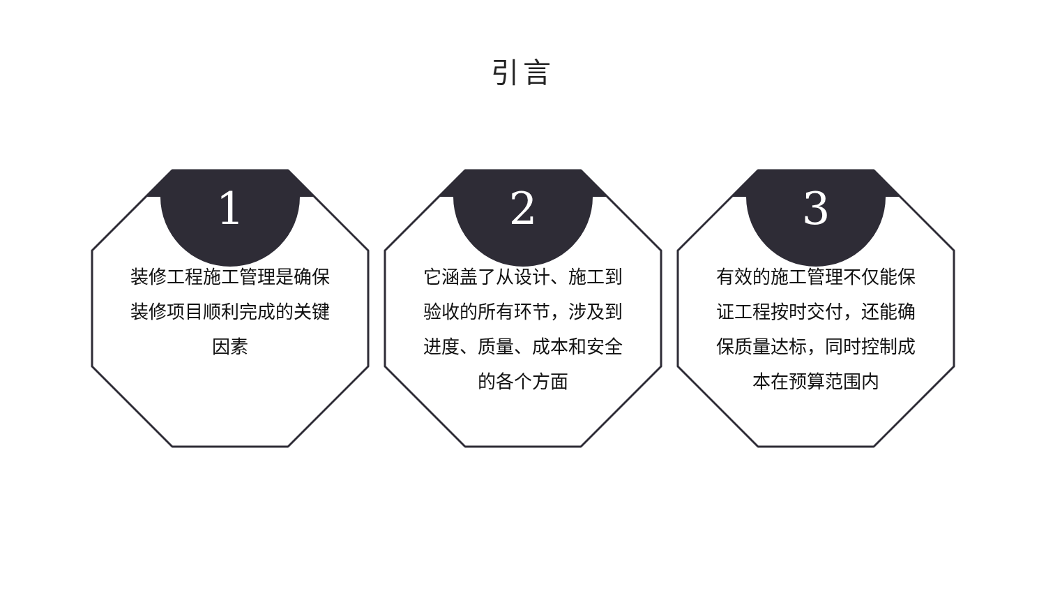引言
1
装修工程施工管理是确保装修项目顺利完成的关键因素
2
它涵盖了从设计、施工到验收的所有环节，涉及到进度、质量、成本和安全的各个方面
3
有效的施工管理不仅能保证工程按时交付，还能确保质量达标，同时控制成本在预算范围内